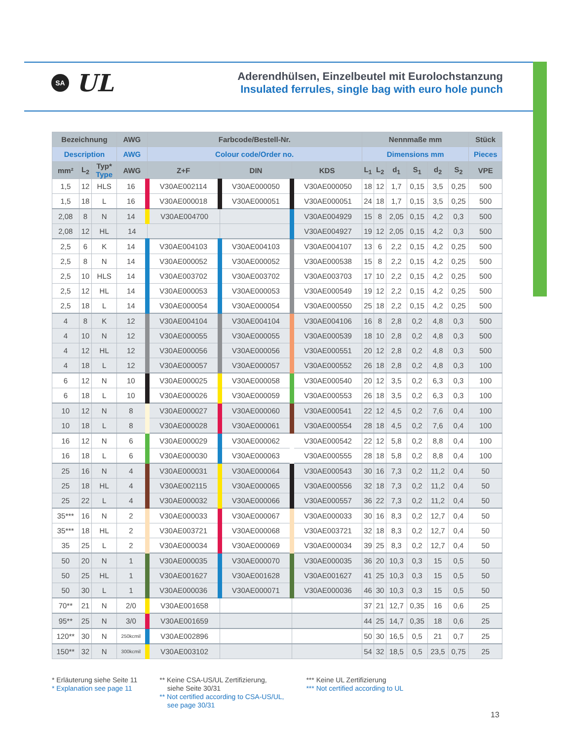SA
UL
Aderendhülsen, Einzelbeutel mit Eurolochstanzung
Insulated ferrules, single bag with euro hole punch
| Bezeichnung | | | AWG | Farbcode/Bestell-Nr. | | | Nennmaße mm | | | | | | Stück |
| --- | --- | --- | --- | --- | --- | --- | --- | --- | --- | --- | --- | --- | --- |
| Description | | | AWG | Colour code/Order no. | | | Dimensions mm | | | | | | Pieces |
| mm² | L<sub>2</sub> | Typ* Type | AWG | Z+F | DIN | KDS | L<sub>1</sub> | L<sub>2</sub> | d<sub>1</sub> | S<sub>1</sub> | d<sub>2</sub> | S<sub>2</sub> | VPE |
| 1,5 | 12 | HLS | 16 | V30AE002114 | V30AE000050 | V30AE000050 | 18 | 12 | 1,7 | 0,15 | 3,5 | 0,25 | 500 |
| 1,5 | 18 | L | 16 | V30AE000018 | V30AE000051 | V30AE000051 | 24 | 18 | 1,7 | 0,15 | 3,5 | 0,25 | 500 |
| 2,08 | 8 | N | 14 | V30AE004700 | | V30AE004929 | 15 | 8 | 2,05 | 0,15 | 4,2 | 0,3 | 500 |
| 2,08 | 12 | HL | 14 | | | V30AE004927 | 19 | 12 | 2,05 | 0,15 | 4,2 | 0,3 | 500 |
| 2,5 | 6 | K | 14 | V30AE004103 | V30AE004103 | V30AE004107 | 13 | 6 | 2,2 | 0,15 | 4,2 | 0,25 | 500 |
| 2,5 | 8 | N | 14 | V30AE000052 | V30AE000052 | V30AE000538 | 15 | 8 | 2,2 | 0,15 | 4,2 | 0,25 | 500 |
| 2,5 | 10 | HLS | 14 | V30AE003702 | V30AE003702 | V30AE003703 | 17 | 10 | 2,2 | 0,15 | 4,2 | 0,25 | 500 |
| 2,5 | 12 | HL | 14 | V30AE000053 | V30AE000053 | V30AE000549 | 19 | 12 | 2,2 | 0,15 | 4,2 | 0,25 | 500 |
| 2,5 | 18 | L | 14 | V30AE000054 | V30AE000054 | V30AE000550 | 25 | 18 | 2,2 | 0,15 | 4,2 | 0,25 | 500 |
| 4 | 8 | K | 12 | V30AE004104 | V30AE004104 | V30AE004106 | 16 | 8 | 2,8 | 0,2 | 4,8 | 0,3 | 500 |
| 4 | 10 | N | 12 | V30AE000055 | V30AE000055 | V30AE000539 | 18 | 10 | 2,8 | 0,2 | 4,8 | 0,3 | 500 |
| 4 | 12 | HL | 12 | V30AE000056 | V30AE000056 | V30AE000551 | 20 | 12 | 2,8 | 0,2 | 4,8 | 0,3 | 500 |
| 4 | 18 | L | 12 | V30AE000057 | V30AE000057 | V30AE000552 | 26 | 18 | 2,8 | 0,2 | 4,8 | 0,3 | 100 |
| 6 | 12 | N | 10 | V30AE000025 | V30AE000058 | V30AE000540 | 20 | 12 | 3,5 | 0,2 | 6,3 | 0,3 | 100 |
| 6 | 18 | L | 10 | V30AE000026 | V30AE000059 | V30AE000553 | 26 | 18 | 3,5 | 0,2 | 6,3 | 0,3 | 100 |
| 10 | 12 | N | 8 | V30AE000027 | V30AE000060 | V30AE000541 | 22 | 12 | 4,5 | 0,2 | 7,6 | 0,4 | 100 |
| 10 | 18 | L | 8 | V30AE000028 | V30AE000061 | V30AE000554 | 28 | 18 | 4,5 | 0,2 | 7,6 | 0,4 | 100 |
| 16 | 12 | N | 6 | V30AE000029 | V30AE000062 | V30AE000542 | 22 | 12 | 5,8 | 0,2 | 8,8 | 0,4 | 100 |
| 16 | 18 | L | 6 | V30AE000030 | V30AE000063 | V30AE000555 | 28 | 18 | 5,8 | 0,2 | 8,8 | 0,4 | 100 |
| 25 | 16 | N | 4 | V30AE000031 | V30AE000064 | V30AE000543 | 30 | 16 | 7,3 | 0,2 | 11,2 | 0,4 | 50 |
| 25 | 18 | HL | 4 | V30AE002115 | V30AE000065 | V30AE000556 | 32 | 18 | 7,3 | 0,2 | 11,2 | 0,4 | 50 |
| 25 | 22 | L | 4 | V30AE000032 | V30AE000066 | V30AE000557 | 36 | 22 | 7,3 | 0,2 | 11,2 | 0,4 | 50 |
| 35*** | 16 | N | 2 | V30AE000033 | V30AE000067 | V30AE000033 | 30 | 16 | 8,3 | 0,2 | 12,7 | 0,4 | 50 |
| 35*** | 18 | HL | 2 | V30AE003721 | V30AE000068 | V30AE003721 | 32 | 18 | 8,3 | 0,2 | 12,7 | 0,4 | 50 |
| 35 | 25 | L | 2 | V30AE000034 | V30AE000069 | V30AE000034 | 39 | 25 | 8,3 | 0,2 | 12,7 | 0,4 | 50 |
| 50 | 20 | N | 1 | V30AE000035 | V30AE000070 | V30AE000035 | 36 | 20 | 10,3 | 0,3 | 15 | 0,5 | 50 |
| 50 | 25 | HL | 1 | V30AE001627 | V30AE001628 | V30AE001627 | 41 | 25 | 10,3 | 0,3 | 15 | 0,5 | 50 |
| 50 | 30 | L | 1 | V30AE000036 | V30AE000071 | V30AE000036 | 46 | 30 | 10,3 | 0,3 | 15 | 0,5 | 50 |
| 70** | 21 | N | 2/0 | V30AE001658 | | | 37 | 21 | 12,7 | 0,35 | 16 | 0,6 | 25 |
| 95** | 25 | N | 3/0 | V30AE001659 | | | 44 | 25 | 14,7 | 0,35 | 18 | 0,6 | 25 |
| 120** | 30 | N | 250kcmil | V30AE002896 | | | 50 | 30 | 16,5 | 0,5 | 21 | 0,7 | 25 |
| 150** | 32 | N | 300kcmil | V30AE003102 | | | 54 | 32 | 18,5 | 0,5 | 23,5 | 0,75 | 25 |
* Erläuterung siehe Seite 11
* Explanation see page 11
** Keine CSA-US/UL Zertifizierung,
siehe Seite 30/31
** Not certified according to CSA-US/UL,
see page 30/31
*** Keine UL Zertifizierung
*** Not certified according to UL
13